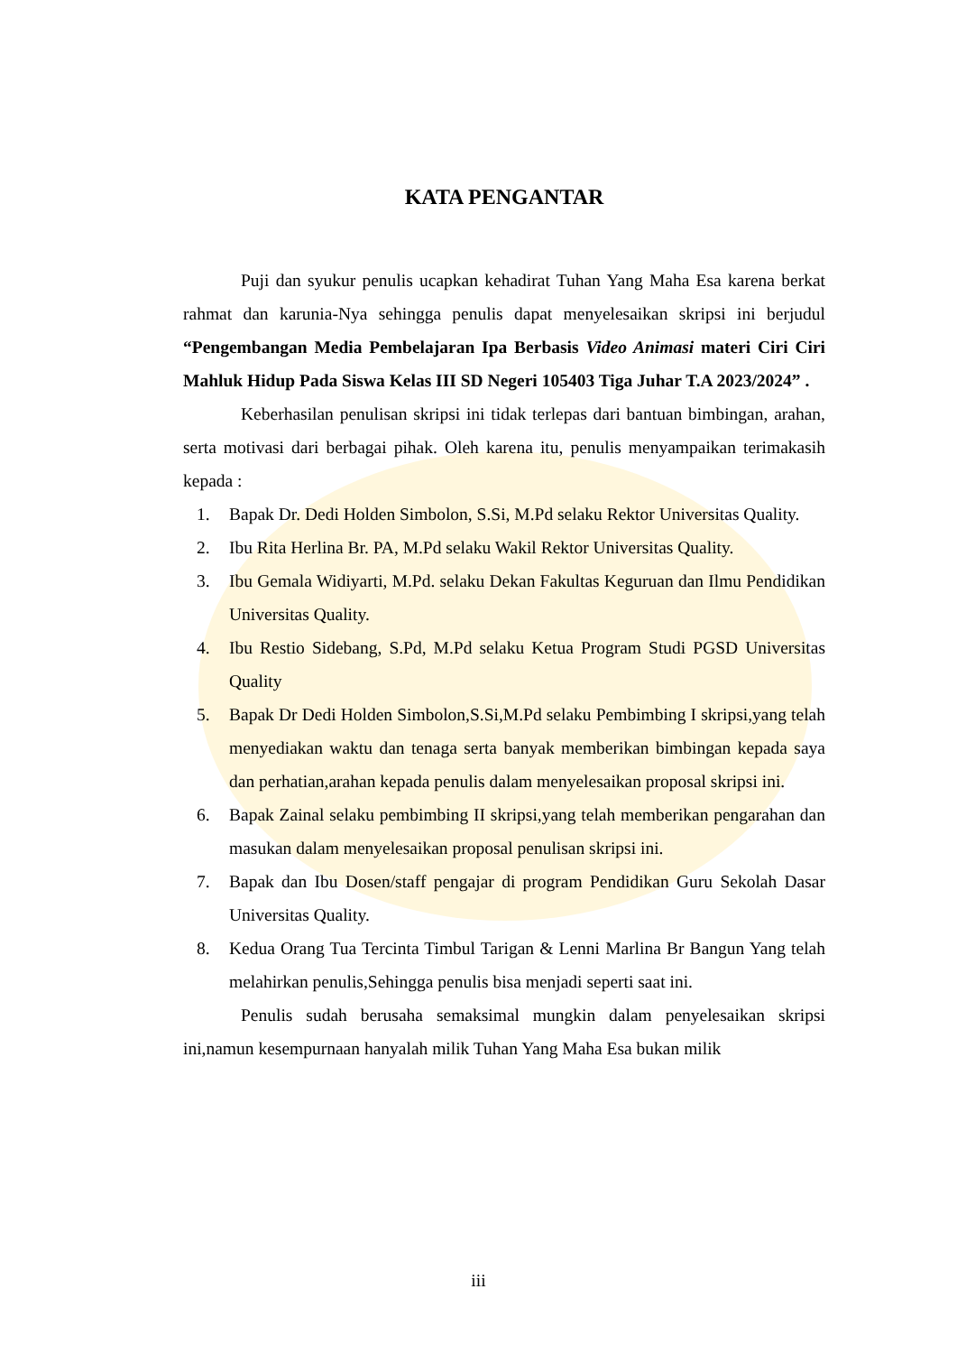KATA PENGANTAR
Puji dan syukur penulis ucapkan kehadirat Tuhan Yang Maha Esa karena berkat rahmat dan karunia-Nya sehingga penulis dapat menyelesaikan skripsi ini berjudul “Pengembangan Media Pembelajaran Ipa Berbasis Video Animasi materi Ciri Ciri Mahluk Hidup Pada Siswa Kelas III SD Negeri 105403 Tiga Juhar T.A 2023/2024” .
Keberhasilan penulisan skripsi ini tidak terlepas dari bantuan bimbingan, arahan, serta motivasi dari berbagai pihak. Oleh karena itu, penulis menyampaikan terimakasih kepada :
1. Bapak Dr. Dedi Holden Simbolon, S.Si, M.Pd selaku Rektor Universitas Quality.
2. Ibu Rita Herlina Br. PA, M.Pd selaku Wakil Rektor Universitas Quality.
3. Ibu Gemala Widiyarti, M.Pd. selaku Dekan Fakultas Keguruan dan Ilmu Pendidikan Universitas Quality.
4. Ibu Restio Sidebang, S.Pd, M.Pd selaku Ketua Program Studi PGSD Universitas Quality
5. Bapak Dr Dedi Holden Simbolon,S.Si,M.Pd selaku Pembimbing I skripsi,yang telah menyediakan waktu dan tenaga serta banyak memberikan bimbingan kepada saya dan perhatian,arahan kepada penulis dalam menyelesaikan proposal skripsi ini.
6. Bapak Zainal selaku pembimbing II skripsi,yang telah memberikan pengarahan dan masukan dalam menyelesaikan proposal penulisan skripsi ini.
7. Bapak dan Ibu Dosen/staff pengajar di program Pendidikan Guru Sekolah Dasar Universitas Quality.
8. Kedua Orang Tua Tercinta Timbul Tarigan & Lenni Marlina Br Bangun Yang telah melahirkan penulis,Sehingga penulis bisa menjadi seperti saat ini.
Penulis sudah berusaha semaksimal mungkin dalam penyelesaikan skripsi ini,namun kesempurnaan hanyalah milik Tuhan Yang Maha Esa bukan milik
iii